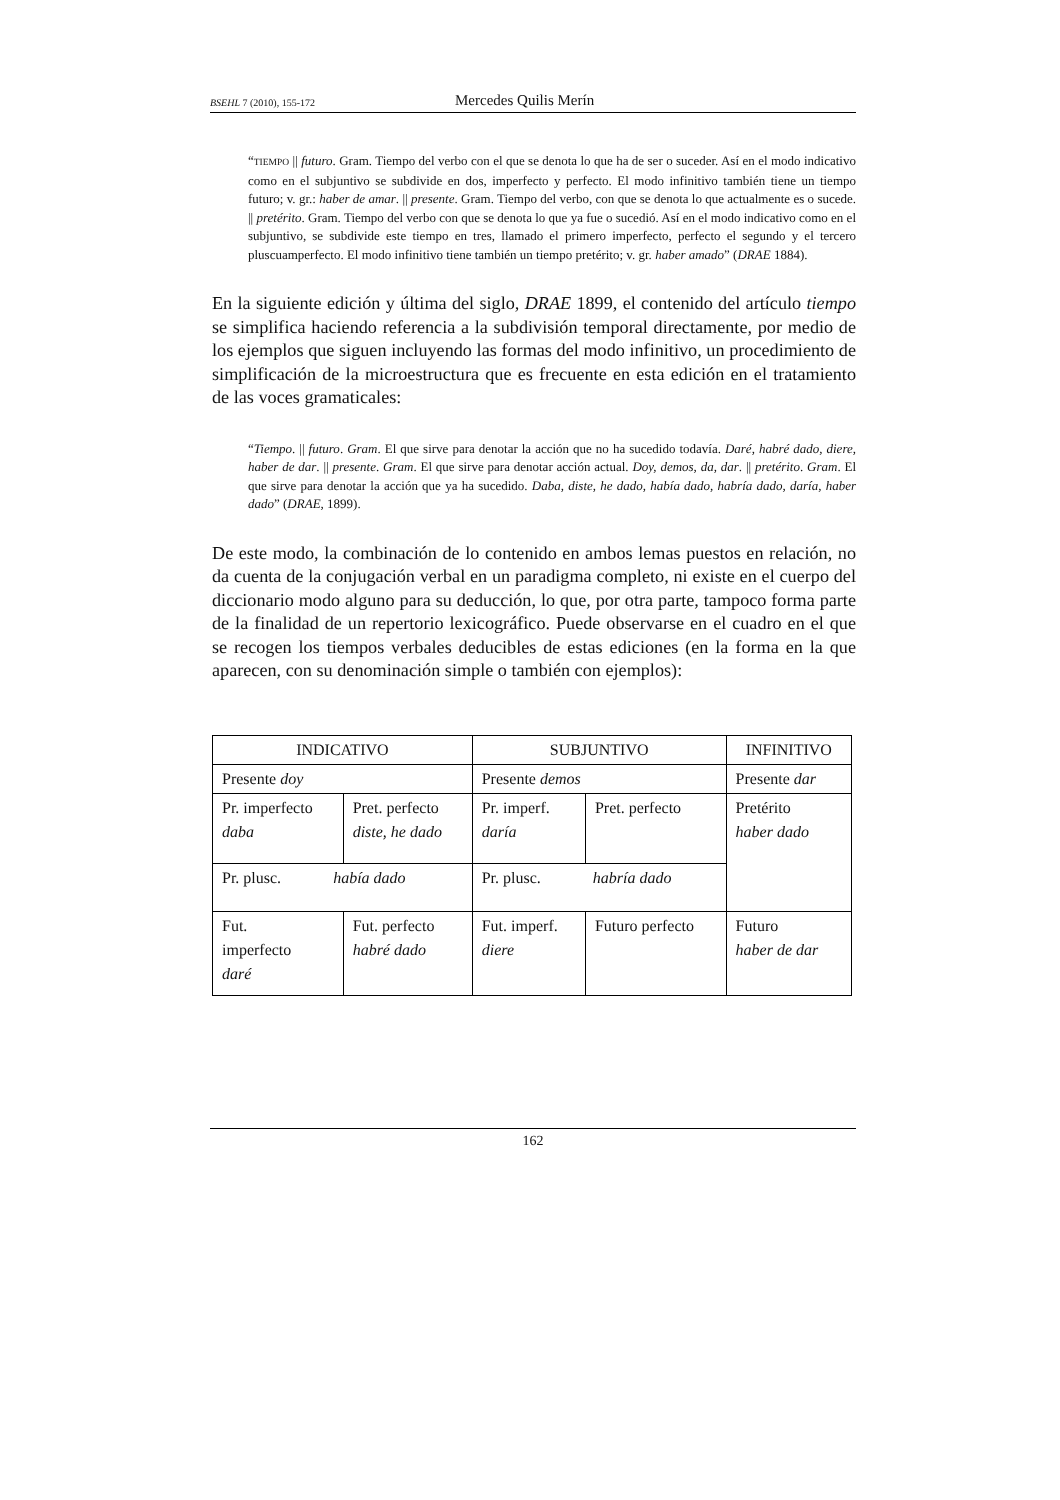BSEHL 7 (2010), 155-172
Mercedes Quilis Merín
“TIEMPO || futuro. Gram. Tiempo del verbo con el que se denota lo que ha de ser o suceder. Así en el modo indicativo como en el subjuntivo se subdivide en dos, imperfecto y perfecto. El modo infinitivo también tiene un tiempo futuro; v. gr.: haber de amar. || presente. Gram. Tiempo del verbo, con que se denota lo que actualmente es o sucede. || pretérito. Gram. Tiempo del verbo con que se denota lo que ya fue o sucedió. Así en el modo indicativo como en el subjuntivo, se subdivide este tiempo en tres, llamado el primero imperfecto, perfecto el segundo y el tercero pluscuamperfecto. El modo infinitivo tiene también un tiempo pretérito; v. gr. haber amado” (DRAE 1884).
En la siguiente edición y última del siglo, DRAE 1899, el contenido del artículo tiempo se simplifica haciendo referencia a la subdivisión temporal directamente, por medio de los ejemplos que siguen incluyendo las formas del modo infinitivo, un procedimiento de simplificación de la microestructura que es frecuente en esta edición en el tratamiento de las voces gramaticales:
“Tiempo. || futuro. Gram. El que sirve para denotar la acción que no ha sucedido todavía. Daré, habré dado, diere, haber de dar. || presente. Gram. El que sirve para denotar acción actual. Doy, demos, da, dar. || pretérito. Gram. El que sirve para denotar la acción que ya ha sucedido. Daba, diste, he dado, había dado, habría dado, daría, haber dado” (DRAE, 1899).
De este modo, la combinación de lo contenido en ambos lemas puestos en relación, no da cuenta de la conjugación verbal en un paradigma completo, ni existe en el cuerpo del diccionario modo alguno para su deducción, lo que, por otra parte, tampoco forma parte de la finalidad de un repertorio lexicográfico. Puede observarse en el cuadro en el que se recogen los tiempos verbales deducibles de estas ediciones (en la forma en la que aparecen, con su denominación simple o también con ejemplos):
| INDICATIVO | | SUBJUNTIVO | | INFINITIVO |
| Presente doy | | Presente demos | | Presente dar |
| Pr. imperfecto daba | Pret. perfecto diste, he dado | Pr. imperf. daría | Pret. perfecto | Pretérito haber dado |
| Pr. plusc. había dado | | Pr. plusc. habría dado | | |
| Fut. imperfecto daré | Fut. perfecto habré dado | Fut. imperf. diere | Futuro perfecto | Futuro haber de dar |
162